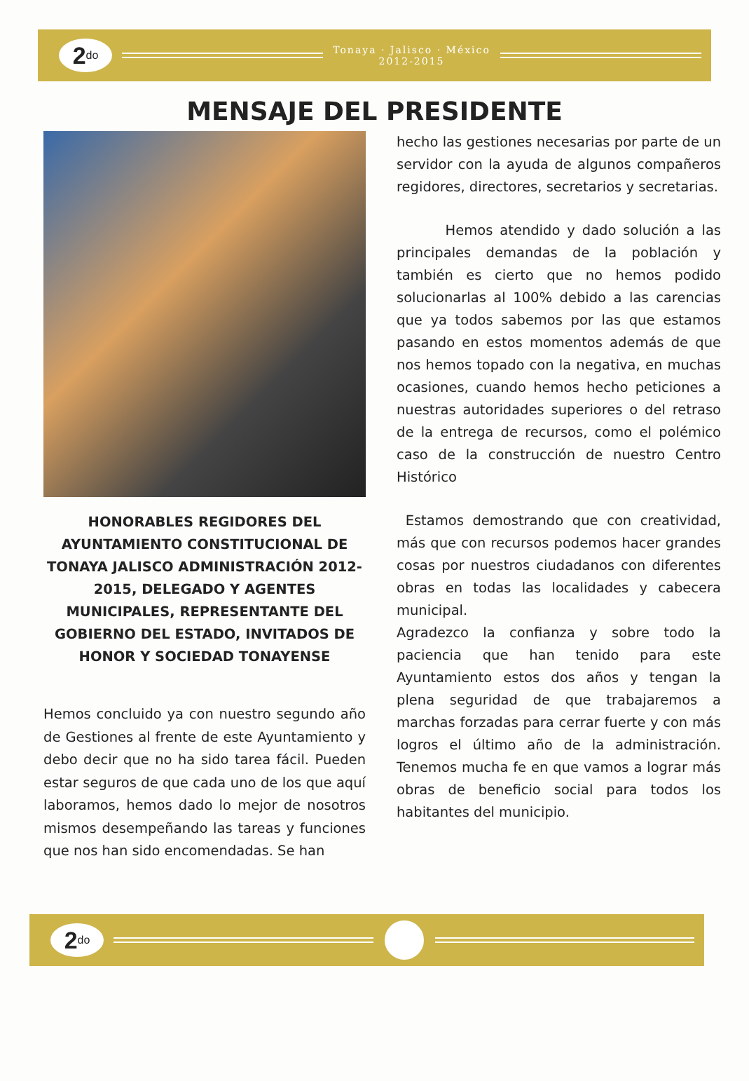2<sup>do</sup>
Tonaya · Jalisco · México
2012-2015
MENSAJE DEL PRESIDENTE
HONORABLES REGIDORES DEL AYUNTAMIENTO CONSTITUCIONAL DE TONAYA JALISCO ADMINISTRACIÓN 2012-2015, DELEGADO Y AGENTES MUNICIPALES, REPRESENTANTE DEL GOBIERNO DEL ESTADO, INVITADOS DE HONOR Y SOCIEDAD TONAYENSE
Hemos concluido ya con nuestro segundo año de Gestiones al frente de este Ayuntamiento y debo decir que no ha sido tarea fácil. Pueden estar seguros de que cada uno de los que aquí laboramos, hemos dado lo mejor de nosotros mismos desempeñando las tareas y funciones que nos han sido encomendadas. Se han
hecho las gestiones necesarias por parte de un servidor con la ayuda de algunos compañeros regidores, directores, secretarios y secretarias.
Hemos atendido y dado solución a las principales demandas de la población y también es cierto que no hemos podido solucionarlas al 100% debido a las carencias que ya todos sabemos por las que estamos pasando en estos momentos además de que nos hemos topado con la negativa, en muchas ocasiones, cuando hemos hecho peticiones a nuestras autoridades superiores o del retraso de la entrega de recursos, como el polémico caso de la construcción de nuestro Centro Histórico
Estamos demostrando que con creatividad, más que con recursos podemos hacer grandes cosas por nuestros ciudadanos con diferentes obras en todas las localidades y cabecera municipal.
Agradezco la confianza y sobre todo la paciencia que han tenido para este Ayuntamiento estos dos años y tengan la plena seguridad de que trabajaremos a marchas forzadas para cerrar fuerte y con más logros el último año de la administración. Tenemos mucha fe en que vamos a lograr más obras de beneficio social para todos los habitantes del municipio.
2<sup>do</sup>